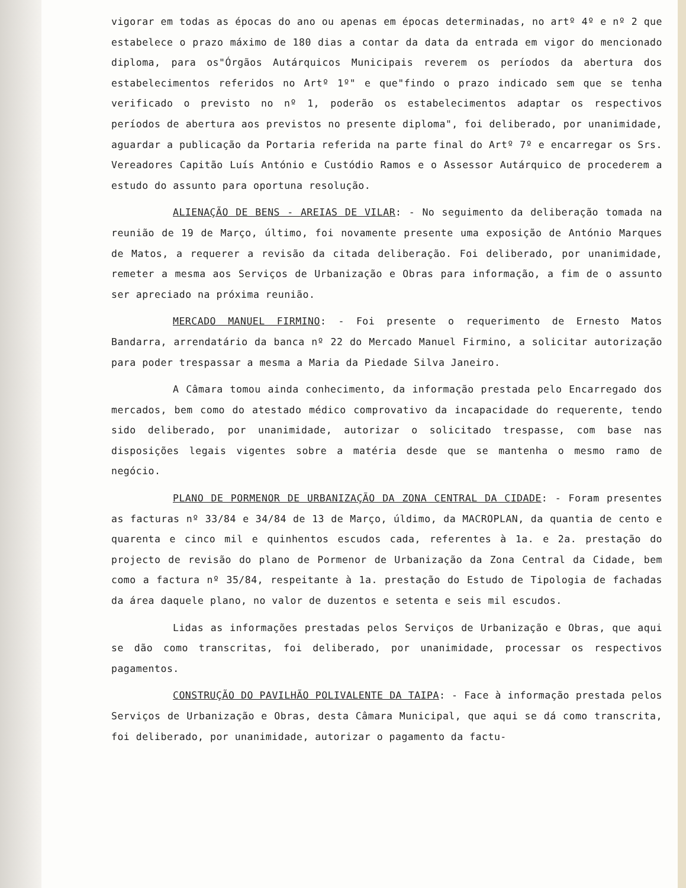vigorar em todas as épocas do ano ou apenas em épocas determinadas, no artº 4º e nº 2 que estabelece o prazo máximo de 180 dias a contar da data da entrada em vigor do mencionado diploma, para os"Órgãos Autárquicos Municipais reverem os períodos da abertura dos estabelecimentos referidos no Artº 1º" e que"findo o prazo indicado sem que se tenha verificado o previsto no nº 1, poderão os estabelecimentos adaptar os respectivos períodos de abertura aos previstos no presente diploma", foi deliberado, por unanimidade, aguardar a publicação da Portaria referida na parte final do Artº 7º e encarregar os Srs. Vereadores Capitão Luís António e Custódio Ramos e o Assessor Autárquico de procederem a estudo do assunto para oportuna resolução.
ALIENAÇÃO DE BENS - AREIAS DE VILAR: - No seguimento da deliberação tomada na reunião de 19 de Março, último, foi novamente presente uma exposição de António Marques de Matos, a requerer a revisão da citada deliberação. Foi deliberado, por unanimidade, remeter a mesma aos Serviços de Urbanização e Obras para informação, a fim de o assunto ser apreciado na próxima reunião.
MERCADO MANUEL FIRMINO: - Foi presente o requerimento de Ernesto Matos Bandarra, arrendatário da banca nº 22 do Mercado Manuel Firmino, a solicitar autorização para poder trespassar a mesma a Maria da Piedade Silva Janeiro.
A Câmara tomou ainda conhecimento, da informação prestada pelo Encarregado dos mercados, bem como do atestado médico comprovativo da incapacidade do requerente, tendo sido deliberado, por unanimidade, autorizar o solicitado trespasse, com base nas disposições legais vigentes sobre a matéria desde que se mantenha o mesmo ramo de negócio.
PLANO DE PORMENOR DE URBANIZAÇÃO DA ZONA CENTRAL DA CIDADE: - Foram presentes as facturas nº 33/84 e 34/84 de 13 de Março, úldimo, da MACROPLAN, da quantia de cento e quarenta e cinco mil e quinhentos escudos cada, referentes à 1a. e 2a. prestação do projecto de revisão do plano de Pormenor de Urbanização da Zona Central da Cidade, bem como a factura nº 35/84, respeitante à 1a. prestação do Estudo de Tipologia de fachadas da área daquele plano, no valor de duzentos e setenta e seis mil escudos.
Lidas as informações prestadas pelos Serviços de Urbanização e Obras, que aqui se dão como transcritas, foi deliberado, por unanimidade, processar os respectivos pagamentos.
CONSTRUÇÃO DO PAVILHÃO POLIVALENTE DA TAIPA: - Face à informação prestada pelos Serviços de Urbanização e Obras, desta Câmara Municipal, que aqui se dá como transcrita, foi deliberado, por unanimidade, autorizar o pagamento da factu-